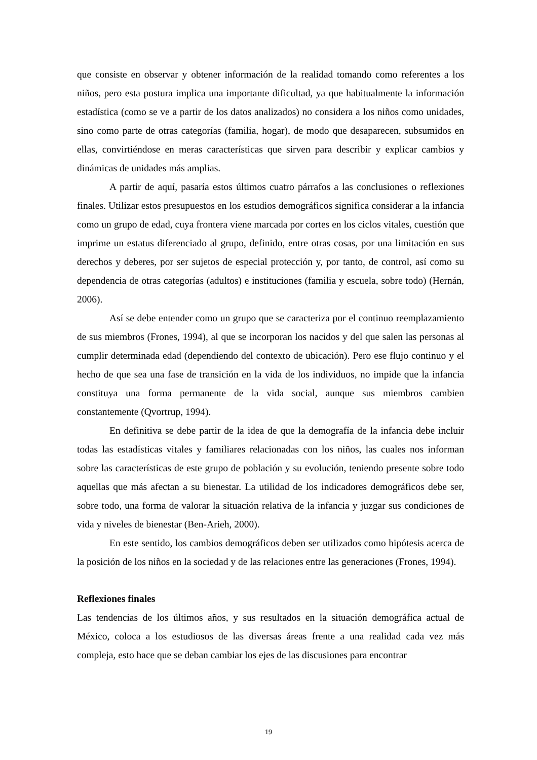que consiste en observar y obtener información de la realidad tomando como referentes a los niños, pero esta postura implica una importante dificultad, ya que habitualmente la información estadística (como se ve a partir de los datos analizados) no considera a los niños como unidades, sino como parte de otras categorías (familia, hogar), de modo que desaparecen, subsumidos en ellas, convirtiéndose en meras características que sirven para describir y explicar cambios y dinámicas de unidades más amplias.
A partir de aquí, pasaría estos últimos cuatro párrafos a las conclusiones o reflexiones finales. Utilizar estos presupuestos en los estudios demográficos significa considerar a la infancia como un grupo de edad, cuya frontera viene marcada por cortes en los ciclos vitales, cuestión que imprime un estatus diferenciado al grupo, definido, entre otras cosas, por una limitación en sus derechos y deberes, por ser sujetos de especial protección y, por tanto, de control, así como su dependencia de otras categorías (adultos) e instituciones (familia y escuela, sobre todo) (Hernán, 2006).
Así se debe entender como un grupo que se caracteriza por el continuo reemplazamiento de sus miembros (Frones, 1994), al que se incorporan los nacidos y del que salen las personas al cumplir determinada edad (dependiendo del contexto de ubicación). Pero ese flujo continuo y el hecho de que sea una fase de transición en la vida de los individuos, no impide que la infancia constituya una forma permanente de la vida social, aunque sus miembros cambien constantemente (Qvortrup, 1994).
En definitiva se debe partir de la idea de que la demografía de la infancia debe incluir todas las estadísticas vitales y familiares relacionadas con los niños, las cuales nos informan sobre las características de este grupo de población y su evolución, teniendo presente sobre todo aquellas que más afectan a su bienestar. La utilidad de los indicadores demográficos debe ser, sobre todo, una forma de valorar la situación relativa de la infancia y juzgar sus condiciones de vida y niveles de bienestar (Ben-Arieh, 2000).
En este sentido, los cambios demográficos deben ser utilizados como hipótesis acerca de la posición de los niños en la sociedad y de las relaciones entre las generaciones (Frones, 1994).
Reflexiones finales
Las tendencias de los últimos años, y sus resultados en la situación demográfica actual de México, coloca a los estudiosos de las diversas áreas frente a una realidad cada vez más compleja, esto hace que se deban cambiar los ejes de las discusiones para encontrar
19